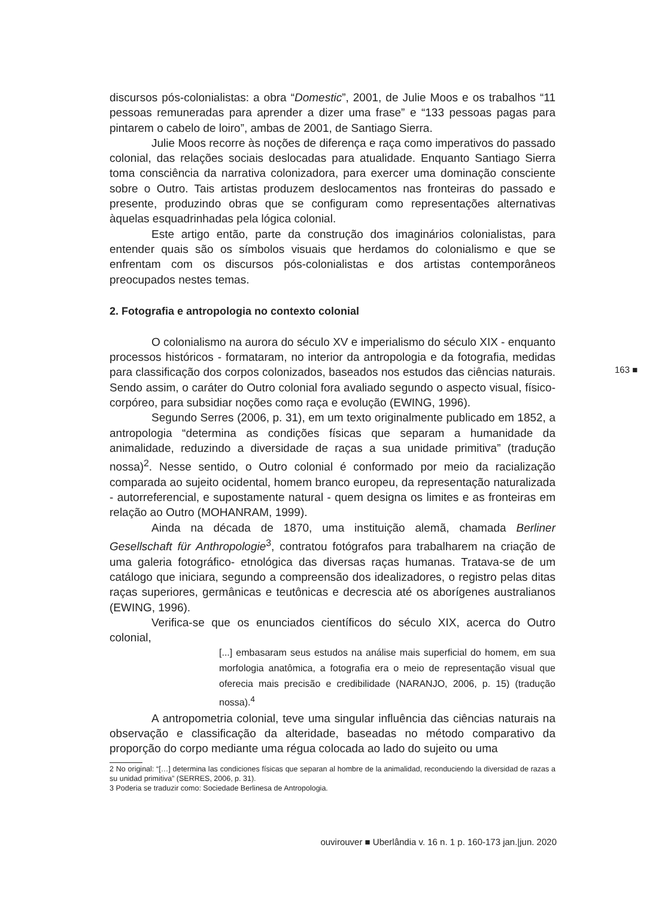discursos pós-colonialistas: a obra “Domestic”, 2001, de Julie Moos e os trabalhos “11 pessoas remuneradas para aprender a dizer uma frase” e “133 pessoas pagas para pintarem o cabelo de loiro”, ambas de 2001, de Santiago Sierra.
Julie Moos recorre às noções de diferença e raça como imperativos do passado colonial, das relações sociais deslocadas para atualidade. Enquanto Santiago Sierra toma consciência da narrativa colonizadora, para exercer uma dominação consciente sobre o Outro. Tais artistas produzem deslocamentos nas fronteiras do passado e presente, produzindo obras que se configuram como representações alternativas àquelas esquadrinhadas pela lógica colonial.
Este artigo então, parte da construção dos imaginários colonialistas, para entender quais são os símbolos visuais que herdamos do colonialismo e que se enfrentam com os discursos pós-colonialistas e dos artistas contemporâneos preocupados nestes temas.
2. Fotografia e antropologia no contexto colonial
O colonialismo na aurora do século XV e imperialismo do século XIX - enquanto processos históricos - formataram, no interior da antropologia e da fotografia, medidas para classificação dos corpos colonizados, baseados nos estudos das ciências naturais. Sendo assim, o caráter do Outro colonial fora avaliado segundo o aspecto visual, físico-corpóreo, para subsidiar noções como raça e evolução (EWING, 1996).
Segundo Serres (2006, p. 31), em um texto originalmente publicado em 1852, a antropologia “determina as condições físicas que separam a humanidade da animalidade, reduzindo a diversidade de raças a sua unidade primitiva” (tradução nossa)<sup>2</sup>. Nesse sentido, o Outro colonial é conformado por meio da racialização comparada ao sujeito ocidental, homem branco europeu, da representação naturalizada - autorreferencial, e supostamente natural - quem designa os limites e as fronteiras em relação ao Outro (MOHANRAM, 1999).
Ainda na década de 1870, uma instituição alemã, chamada Berliner Gesellschaft für Anthropologie<sup>3</sup>, contratou fotógrafos para trabalharem na criação de uma galeria fotográfico- etnológica das diversas raças humanas. Tratava-se de um catálogo que iniciara, segundo a compreensão dos idealizadores, o registro pelas ditas raças superiores, germânicas e teutônicas e decrescia até os aborígenes australianos (EWING, 1996).
Verifica-se que os enunciados científicos do século XIX, acerca do Outro colonial,
[...] embasaram seus estudos na análise mais superficial do homem, em sua morfologia anatômica, a fotografia era o meio de representação visual que oferecia mais precisão e credibilidade (NARANJO, 2006, p. 15) (tradução nossa).<sup>4</sup>
A antropometria colonial, teve uma singular influência das ciências naturais na observação e classificação da alteridade, baseadas no método comparativo da proporção do corpo mediante uma régua colocada ao lado do sujeito ou uma
2 No original: “[…] determina las condiciones físicas que separan al hombre de la animalidad, reconduciendo la diversidad de razas a su unidad primitiva” (SERRES, 2006, p. 31).
3 Poderia se traduzir como: Sociedade Berlinesa de Antropologia.
163 ■
ouvirouver ■ Uberlândia v. 16 n. 1 p. 160-173 jan.|jun. 2020